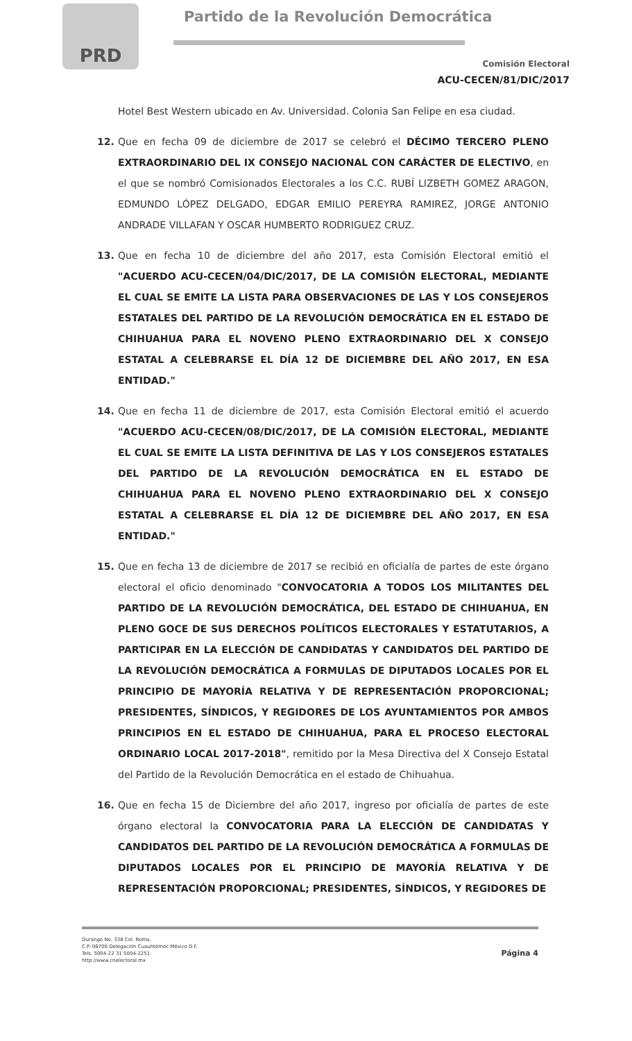PRD
Partido de la Revolución Democrática
Comisión Electoral
ACU-CECEN/81/DIC/2017
Hotel Best Western ubicado en Av. Universidad. Colonia San Felipe en esa ciudad.
12. Que en fecha 09 de diciembre de 2017 se celebró el DÉCIMO TERCERO PLENO EXTRAORDINARIO DEL IX CONSEJO NACIONAL CON CARÁCTER DE ELECTIVO, en el que se nombró Comisionados Electorales a los C.C. RUBÍ LIZBETH GOMEZ ARAGON, EDMUNDO LÓPEZ DELGADO, EDGAR EMILIO PEREYRA RAMIREZ, JORGE ANTONIO ANDRADE VILLAFAN Y OSCAR HUMBERTO RODRIGUEZ CRUZ.
13. Que en fecha 10 de diciembre del año 2017, esta Comisión Electoral emitió el "ACUERDO ACU-CECEN/04/DIC/2017, DE LA COMISIÓN ELECTORAL, MEDIANTE EL CUAL SE EMITE LA LISTA PARA OBSERVACIONES DE LAS Y LOS CONSEJEROS ESTATALES DEL PARTIDO DE LA REVOLUCIÓN DEMOCRÁTICA EN EL ESTADO DE CHIHUAHUA PARA EL NOVENO PLENO EXTRAORDINARIO DEL X CONSEJO ESTATAL A CELEBRARSE EL DÍA 12 DE DICIEMBRE DEL AÑO 2017, EN ESA ENTIDAD."
14. Que en fecha 11 de diciembre de 2017, esta Comisión Electoral emitió el acuerdo "ACUERDO ACU-CECEN/08/DIC/2017, DE LA COMISIÓN ELECTORAL, MEDIANTE EL CUAL SE EMITE LA LISTA DEFINITIVA DE LAS Y LOS CONSEJEROS ESTATALES DEL PARTIDO DE LA REVOLUCIÓN DEMOCRÁTICA EN EL ESTADO DE CHIHUAHUA PARA EL NOVENO PLENO EXTRAORDINARIO DEL X CONSEJO ESTATAL A CELEBRARSE EL DÍA 12 DE DICIEMBRE DEL AÑO 2017, EN ESA ENTIDAD."
15. Que en fecha 13 de diciembre de 2017 se recibió en oficialía de partes de este órgano electoral el oficio denominado "CONVOCATORIA A TODOS LOS MILITANTES DEL PARTIDO DE LA REVOLUCIÓN DEMOCRÁTICA, DEL ESTADO DE CHIHUAHUA, EN PLENO GOCE DE SUS DERECHOS POLÍTICOS ELECTORALES Y ESTATUTARIOS, A PARTICIPAR EN LA ELECCIÓN DE CANDIDATAS Y CANDIDATOS DEL PARTIDO DE LA REVOLUCIÓN DEMOCRÁTICA A FORMULAS DE DIPUTADOS LOCALES POR EL PRINCIPIO DE MAYORÍA RELATIVA Y DE REPRESENTACIÓN PROPORCIONAL; PRESIDENTES, SÍNDICOS, Y REGIDORES DE LOS AYUNTAMIENTOS POR AMBOS PRINCIPIOS EN EL ESTADO DE CHIHUAHUA, PARA EL PROCESO ELECTORAL ORDINARIO LOCAL 2017-2018", remitido por la Mesa Directiva del X Consejo Estatal del Partido de la Revolución Democrática en el estado de Chihuahua.
16. Que en fecha 15 de Diciembre del año 2017, ingreso por oficialía de partes de este órgano electoral la CONVOCATORIA PARA LA ELECCIÓN DE CANDIDATAS Y CANDIDATOS DEL PARTIDO DE LA REVOLUCIÓN DEMOCRÁTICA A FORMULAS DE DIPUTADOS LOCALES POR EL PRINCIPIO DE MAYORÍA RELATIVA Y DE REPRESENTACIÓN PROPORCIONAL; PRESIDENTES, SÍNDICOS, Y REGIDORES DE
Durango No. 338 Col. Roma,
C.P. 06700 Delegación Cuauhtémoc México D.F.
Tels. 5004-22 31 5004-2251
http://www.cnelectoral.mx
Página 4